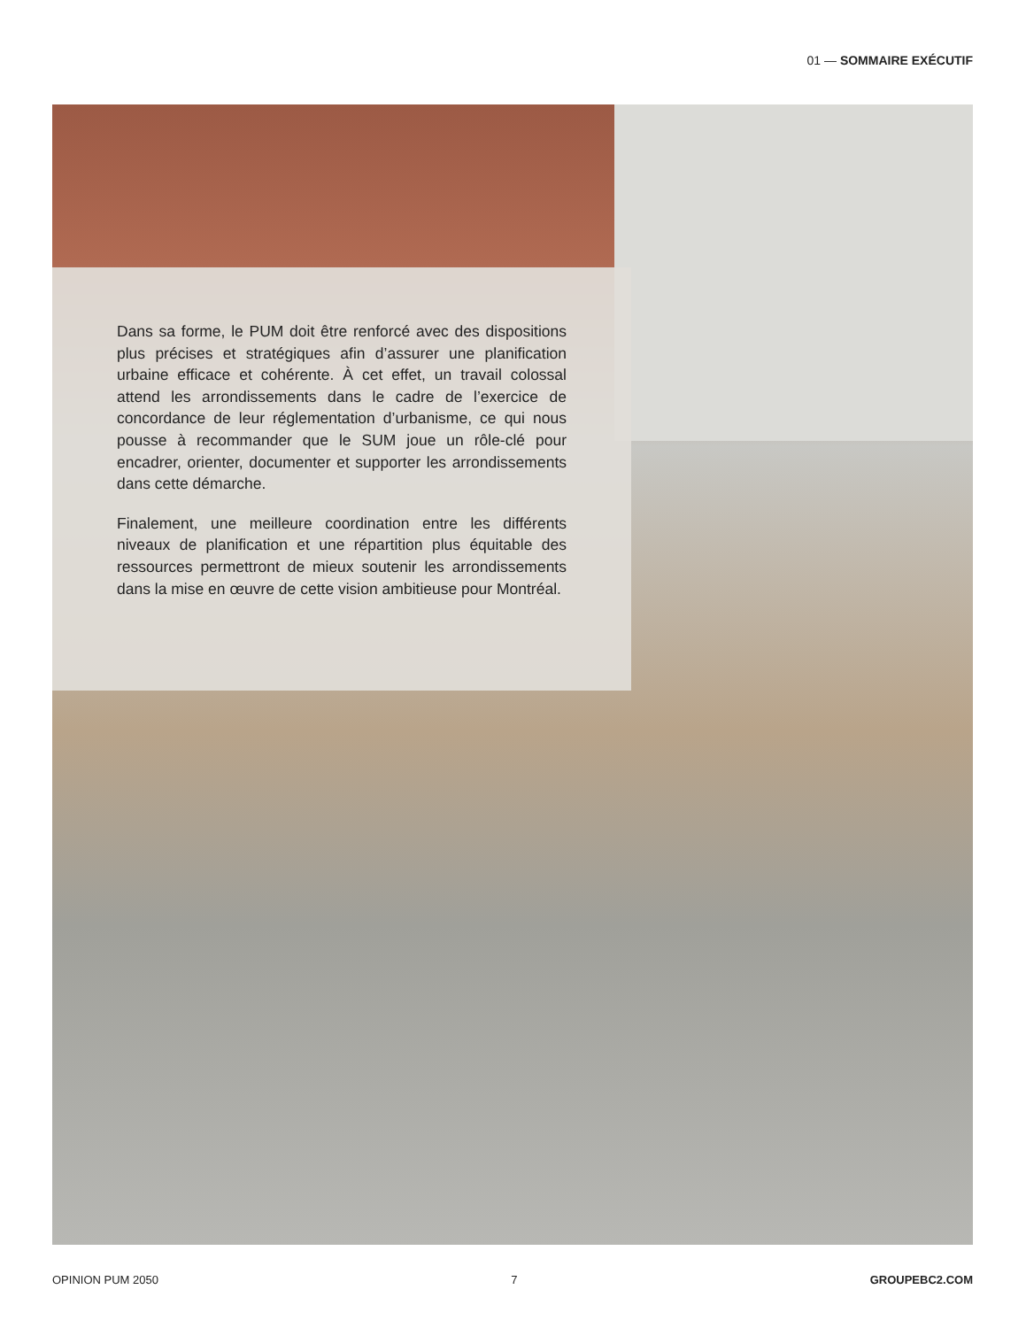01 — SOMMAIRE EXÉCUTIF
Dans sa forme, le PUM doit être renforcé avec des dispositions plus précises et stratégiques afin d’assurer une planification urbaine efficace et cohérente. À cet effet, un travail colossal attend les arrondissements dans le cadre de l’exercice de concordance de leur réglementation d’urbanisme, ce qui nous pousse à recommander que le SUM joue un rôle-clé pour encadrer, orienter, documenter et supporter les arrondissements dans cette démarche.
Finalement, une meilleure coordination entre les différents niveaux de planification et une répartition plus équitable des ressources permettront de mieux soutenir les arrondissements dans la mise en œuvre de cette vision ambitieuse pour Montréal.
OPINION PUM 2050 7 GROUPEBC2.COM